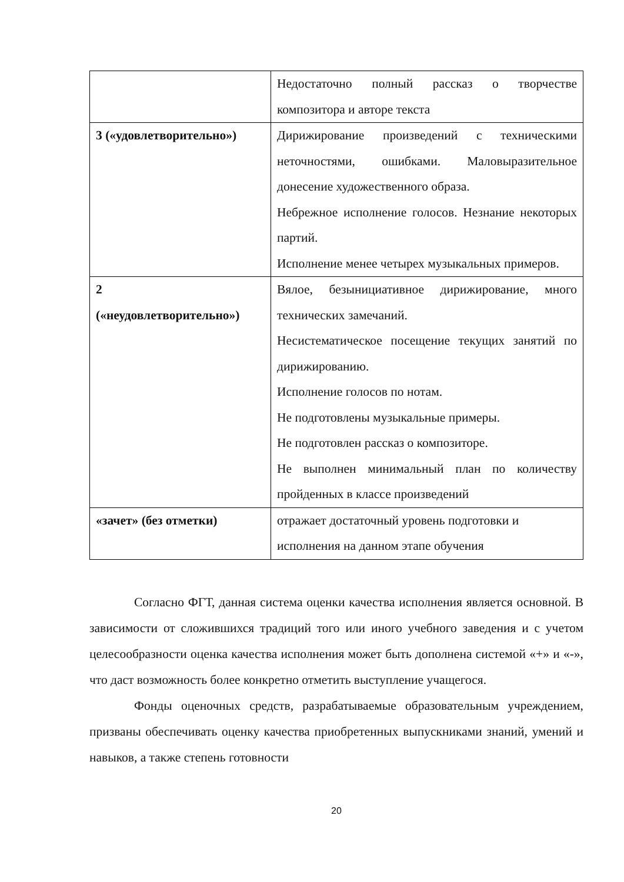| | Недостаточно полный рассказ о творчестве композитора и авторе текста |
| 3 («удовлетворительно») | Дирижирование произведений с техническими неточностями, ошибками. Маловыразительное донесение художественного образа. Небрежное исполнение голосов. Незнание некоторых партий. Исполнение менее четырех музыкальных примеров. |
| 2 («неудовлетворительно») | Вялое, безынициативное дирижирование, много технических замечаний. Несистематическое посещение текущих занятий по дирижированию. Исполнение голосов по нотам. Не подготовлены музыкальные примеры. Не подготовлен рассказ о композиторе. Не выполнен минимальный план по количеству пройденных в классе произведений |
| «зачет» (без отметки) | отражает достаточный уровень подготовки и исполнения на данном этапе обучения |
Согласно ФГТ, данная система оценки качества исполнения является основной. В зависимости от сложившихся традиций того или иного учебного заведения и с учетом целесообразности оценка качества исполнения может быть дополнена системой «+» и «-», что даст возможность более конкретно отметить выступление учащегося.
Фонды оценочных средств, разрабатываемые образовательным учреждением, призваны обеспечивать оценку качества приобретенных выпускниками знаний, умений и навыков, а также степень готовности
20